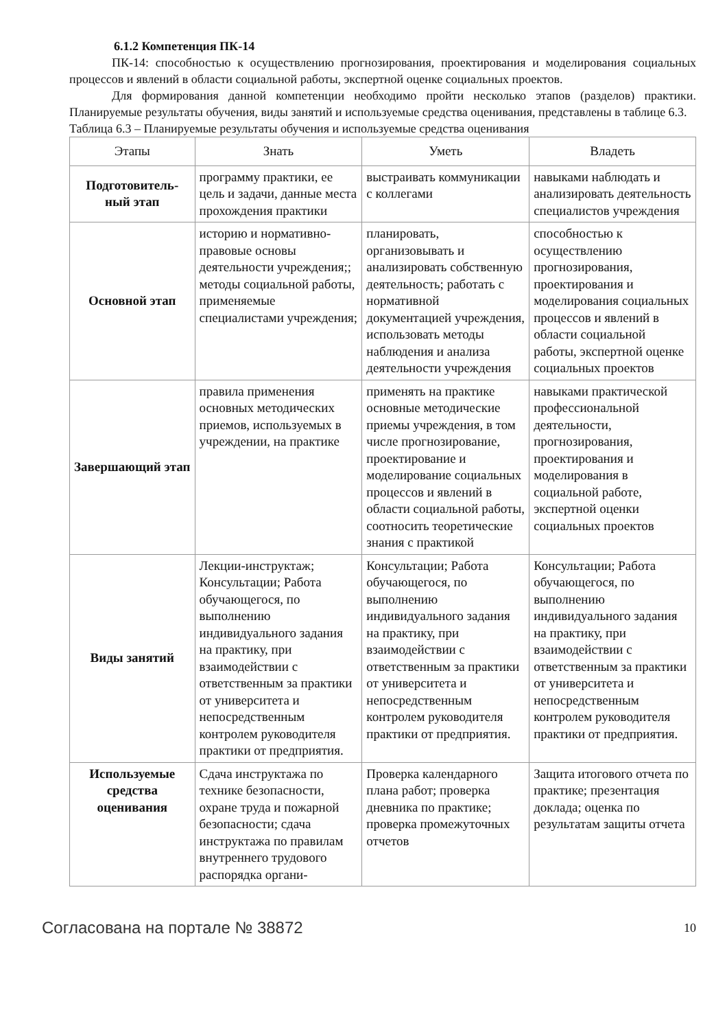6.1.2 Компетенция ПК-14
ПК-14: способностью к осуществлению прогнозирования, проектирования и моделирования социальных процессов и явлений в области социальной работы, экспертной оценке социальных проектов.
Для формирования данной компетенции необходимо пройти несколько этапов (разделов) практики. Планируемые результаты обучения, виды занятий и используемые средства оценивания, представлены в таблице 6.3.
Таблица 6.3 – Планируемые результаты обучения и используемые средства оценивания
| Этапы | Знать | Уметь | Владеть |
| --- | --- | --- | --- |
| Подготовитель-ный этап | программу практики, ее цель и задачи, данные места прохождения практики | выстраивать коммуникации с коллегами | навыками наблюдать и анализировать деятельность специалистов учреждения |
| Основной этап | историю и нормативно-правовые основы деятельности учреждения;; методы социальной работы, применяемые специалистами учреждения; | планировать, организовывать и анализировать собственную деятельность; работать с нормативной документацией учреждения, использовать методы наблюдения и анализа деятельности учреждения | способностью к осуществлению прогнозирования, проектирования и моделирования социальных процессов и явлений в области социальной работы, экспертной оценке социальных проектов |
| Завершающий этап | правила применения основных методических приемов, используемых в учреждении, на практике | применять на практике основные методические приемы учреждения, в том числе прогнозирование, проектирование и моделирование социальных процессов и явлений в области социальной работы, соотносить теоретические знания с практикой | навыками практической профессиональной деятельности, прогнозирования, проектирования и моделирования в социальной работе, экспертной оценки социальных проектов |
| Виды занятий | Лекции-инструктаж; Консультации; Работа обучающегося, по выполнению индивидуального задания на практику, при взаимодействии с ответственным за практики от университета и непосредственным контролем руководителя практики от предприятия. | Консультации; Работа обучающегося, по выполнению индивидуального задания на практику, при взаимодействии с ответственным за практики от университета и непосредственным контролем руководителя практики от предприятия. | Консультации; Работа обучающегося, по выполнению индивидуального задания на практику, при взаимодействии с ответственным за практики от университета и непосредственным контролем руководителя практики от предприятия. |
| Используемые средства оценивания | Сдача инструктажа по технике безопасности, охране труда и пожарной безопасности; сдача инструктажа по правилам внутреннего трудового распорядка органи- | Проверка календарного плана работ; проверка дневника по практике; проверка промежуточных отчетов | Защита итогового отчета по практике; презентация доклада; оценка по результатам защиты отчета |
Согласована на портале № 38872 10